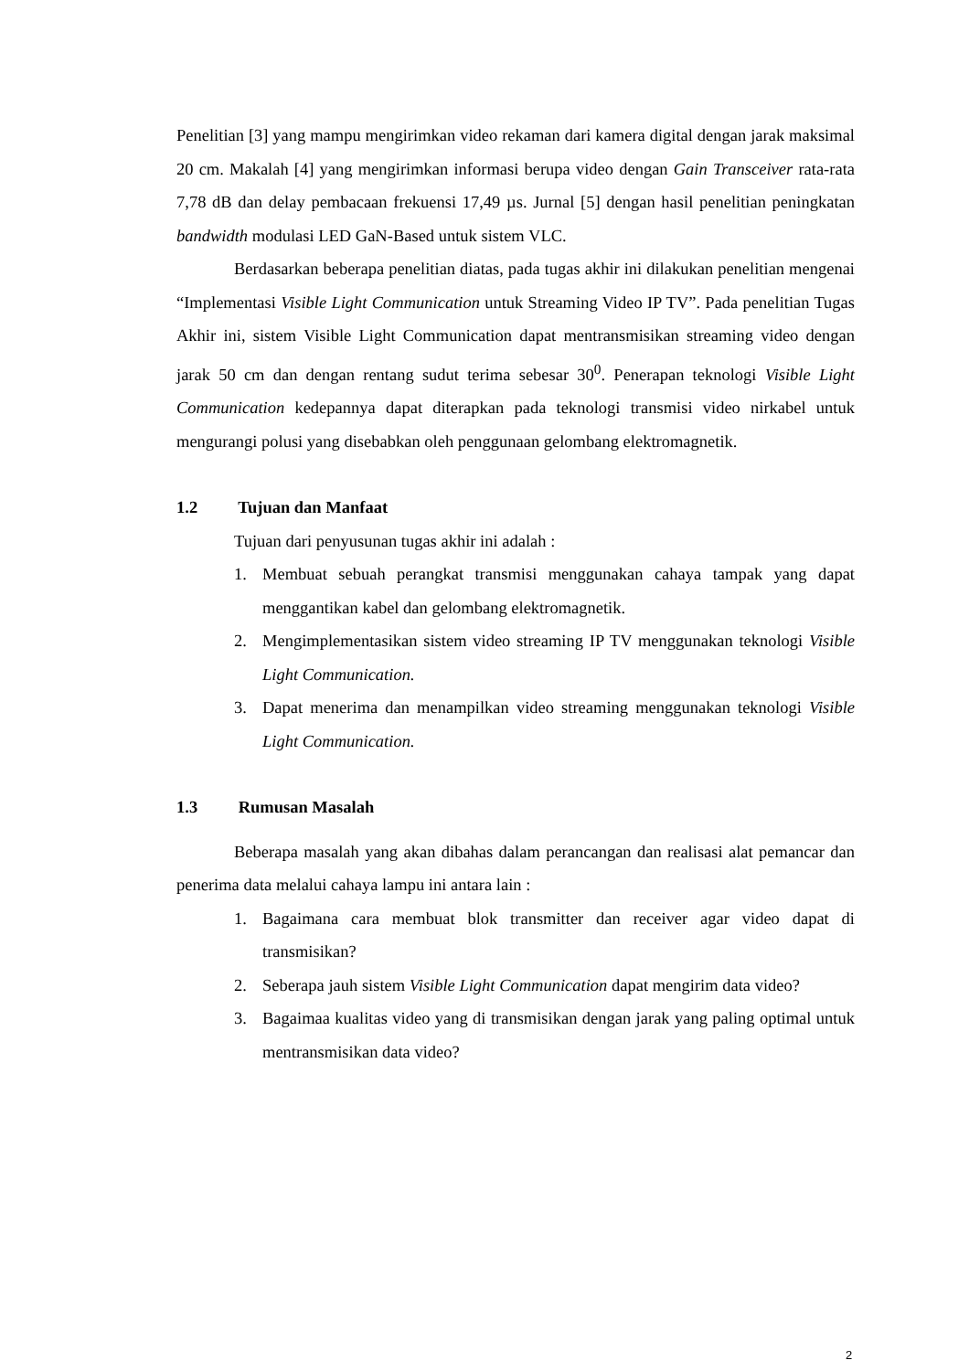Penelitian [3] yang mampu mengirimkan video rekaman dari kamera digital dengan jarak maksimal 20 cm. Makalah [4] yang mengirimkan informasi berupa video dengan Gain Transceiver rata-rata 7,78 dB dan delay pembacaan frekuensi 17,49 µs. Jurnal [5] dengan hasil penelitian peningkatan bandwidth modulasi LED GaN-Based untuk sistem VLC.
Berdasarkan beberapa penelitian diatas, pada tugas akhir ini dilakukan penelitian mengenai “Implementasi Visible Light Communication untuk Streaming Video IP TV”. Pada penelitian Tugas Akhir ini, sistem Visible Light Communication dapat mentransmisikan streaming video dengan jarak 50 cm dan dengan rentang sudut terima sebesar 30<sup>0</sup>. Penerapan teknologi Visible Light Communication kedepannya dapat diterapkan pada teknologi transmisi video nirkabel untuk mengurangi polusi yang disebabkan oleh penggunaan gelombang elektromagnetik.
1.2 Tujuan dan Manfaat
Tujuan dari penyusunan tugas akhir ini adalah :
1. Membuat sebuah perangkat transmisi menggunakan cahaya tampak yang dapat menggantikan kabel dan gelombang elektromagnetik.
2. Mengimplementasikan sistem video streaming IP TV menggunakan teknologi Visible Light Communication.
3. Dapat menerima dan menampilkan video streaming menggunakan teknologi Visible Light Communication.
1.3 Rumusan Masalah
Beberapa masalah yang akan dibahas dalam perancangan dan realisasi alat pemancar dan penerima data melalui cahaya lampu ini antara lain :
1. Bagaimana cara membuat blok transmitter dan receiver agar video dapat di transmisikan?
2. Seberapa jauh sistem Visible Light Communication dapat mengirim data video?
3. Bagaimaa kualitas video yang di transmisikan dengan jarak yang paling optimal untuk mentransmisikan data video?
2